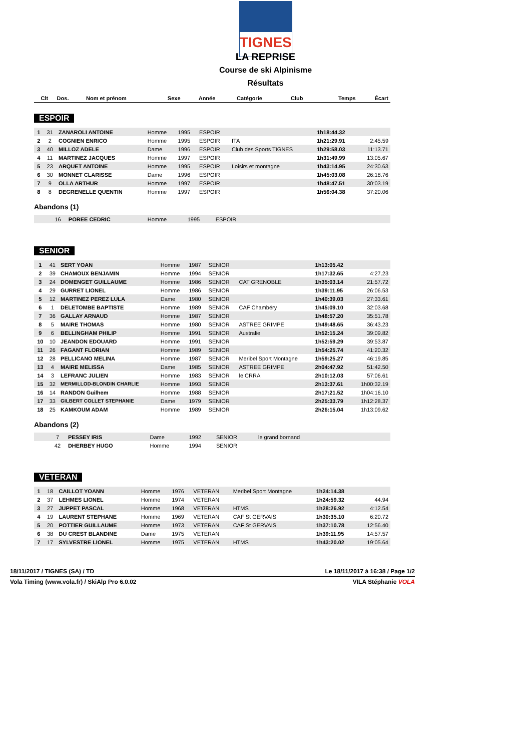TIGNES
LA REPRISE
Course de ski Alpinisme
Résultats
| Clt | Dos. | Nom et prénom | Sexe | Année | Catégorie | Club | Temps | Écart |
| --- | --- | --- | --- | --- | --- | --- | --- | --- |
ESPOIR
| 1 | 31 | ZANAROLI ANTOINE | Homme | 1995 | ESPOIR | | 1h18:44.32 | |
| 2 | 2 | COGNIEN ENRICO | Homme | 1995 | ESPOIR | ITA | 1h21:29.91 | 2:45.59 |
| 3 | 40 | MILLOZ ADELE | Dame | 1996 | ESPOIR | Club des Sports TIGNES | 1h29:58.03 | 11:13.71 |
| 4 | 11 | MARTINEZ JACQUES | Homme | 1997 | ESPOIR | | 1h31:49.99 | 13:05.67 |
| 5 | 23 | ARQUET ANTOINE | Homme | 1995 | ESPOIR | Loisirs et montagne | 1h43:14.95 | 24:30.63 |
| 6 | 30 | MONNET CLARISSE | Dame | 1996 | ESPOIR | | 1h45:03.08 | 26:18.76 |
| 7 | 9 | OLLA ARTHUR | Homme | 1997 | ESPOIR | | 1h48:47.51 | 30:03.19 |
| 8 | 8 | DEGRENELLE QUENTIN | Homme | 1997 | ESPOIR | | 1h56:04.38 | 37:20.06 |
Abandons (1)
| | 16 | POREE CEDRIC | Homme | 1995 | ESPOIR | |
SENIOR
| 1 | 41 | SERT YOAN | Homme | 1987 | SENIOR | | 1h13:05.42 | |
| 2 | 39 | CHAMOUX BENJAMIN | Homme | 1994 | SENIOR | | 1h17:32.65 | 4:27.23 |
| 3 | 24 | DOMENGET GUILLAUME | Homme | 1986 | SENIOR | CAT GRENOBLE | 1h35:03.14 | 21:57.72 |
| 4 | 29 | GURRET LIONEL | Homme | 1986 | SENIOR | | 1h39:11.95 | 26:06.53 |
| 5 | 12 | MARTINEZ PEREZ LULA | Dame | 1980 | SENIOR | | 1h40:39.03 | 27:33.61 |
| 6 | 1 | DELETOMBE BAPTISTE | Homme | 1989 | SENIOR | CAF Chambéry | 1h45:09.10 | 32:03.68 |
| 7 | 36 | GALLAY ARNAUD | Homme | 1987 | SENIOR | | 1h48:57.20 | 35:51.78 |
| 8 | 5 | MAIRE THOMAS | Homme | 1980 | SENIOR | ASTREE GRIMPE | 1h49:48.65 | 36:43.23 |
| 9 | 6 | BELLINGHAM PHILIP | Homme | 1991 | SENIOR | Australie | 1h52:15.24 | 39:09.82 |
| 10 | 10 | JEANDON EDOUARD | Homme | 1991 | SENIOR | | 1h52:59.29 | 39:53.87 |
| 11 | 26 | FAGANT FLORIAN | Homme | 1989 | SENIOR | | 1h54:25.74 | 41:20.32 |
| 12 | 28 | PELLICANO MELINA | Homme | 1987 | SENIOR | Meribel Sport Montagne | 1h59:25.27 | 46:19.85 |
| 13 | 4 | MAIRE MELISSA | Dame | 1985 | SENIOR | ASTREE GRIMPE | 2h04:47.92 | 51:42.50 |
| 14 | 3 | LEFRANC JULIEN | Homme | 1983 | SENIOR | le CRRA | 2h10:12.03 | 57:06.61 |
| 15 | 32 | MERMILLOD-BLONDIN CHARLIE | Homme | 1993 | SENIOR | | 2h13:37.61 | 1h00:32.19 |
| 16 | 14 | RANDON Guilhem | Homme | 1988 | SENIOR | | 2h17:21.52 | 1h04:16.10 |
| 17 | 33 | GILBERT COLLET STEPHANIE | Dame | 1979 | SENIOR | | 2h25:33.79 | 1h12:28.37 |
| 18 | 25 | KAMKOUM ADAM | Homme | 1989 | SENIOR | | 2h26:15.04 | 1h13:09.62 |
Abandons (2)
| | 7 | PESSEY IRIS | Dame | 1992 | SENIOR | le grand bornand |
| | 42 | DHERBEY HUGO | Homme | 1994 | SENIOR | |
VETERAN
| 1 | 18 | CAILLOT YOANN | Homme | 1976 | VETERAN | Meribel Sport Montagne | 1h24:14.38 | |
| 2 | 37 | LEHMES LIONEL | Homme | 1974 | VETERAN | | 1h24:59.32 | 44.94 |
| 3 | 27 | JUPPET PASCAL | Homme | 1968 | VETERAN | HTMS | 1h28:26.92 | 4:12.54 |
| 4 | 19 | LAURENT STEPHANE | Homme | 1969 | VETERAN | CAF St GERVAIS | 1h30:35.10 | 6:20.72 |
| 5 | 20 | POTTIER GUILLAUME | Homme | 1973 | VETERAN | CAF St GERVAIS | 1h37:10.78 | 12:56.40 |
| 6 | 38 | DU CREST BLANDINE | Dame | 1975 | VETERAN | | 1h39:11.95 | 14:57.57 |
| 7 | 17 | SYLVESTRE LIONEL | Homme | 1975 | VETERAN | HTMS | 1h43:20.02 | 19:05.64 |
18/11/2017 / TIGNES (SA) / TD Le 18/11/2017 à 16:38 / Page 1/2
Vola Timing (www.vola.fr) / SkiAlp Pro 6.0.02 VILA Stéphanie VOLA